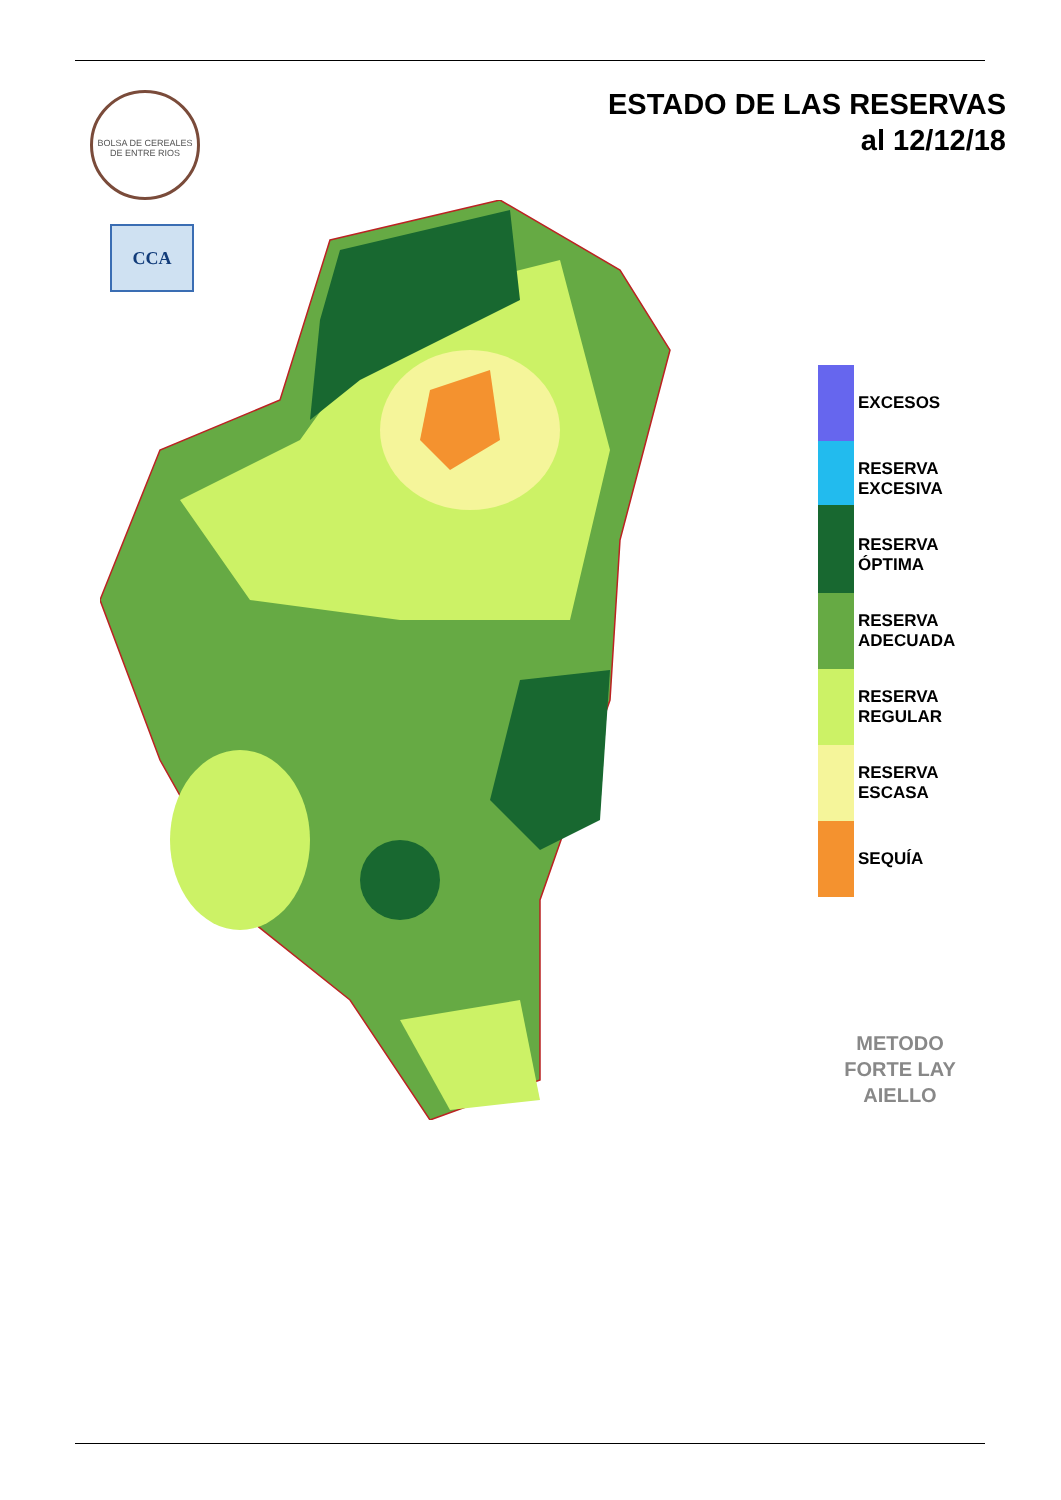ESTADO DE LAS RESERVAS
al 12/12/18
BOLSA DE CEREALES
DE ENTRE RIOS
CCA
EXCESOS
RESERVA
EXCESIVA
RESERVA
ÓPTIMA
RESERVA
ADECUADA
RESERVA
REGULAR
RESERVA
ESCASA
SEQUÍA
METODO
FORTE LAY
AIELLO